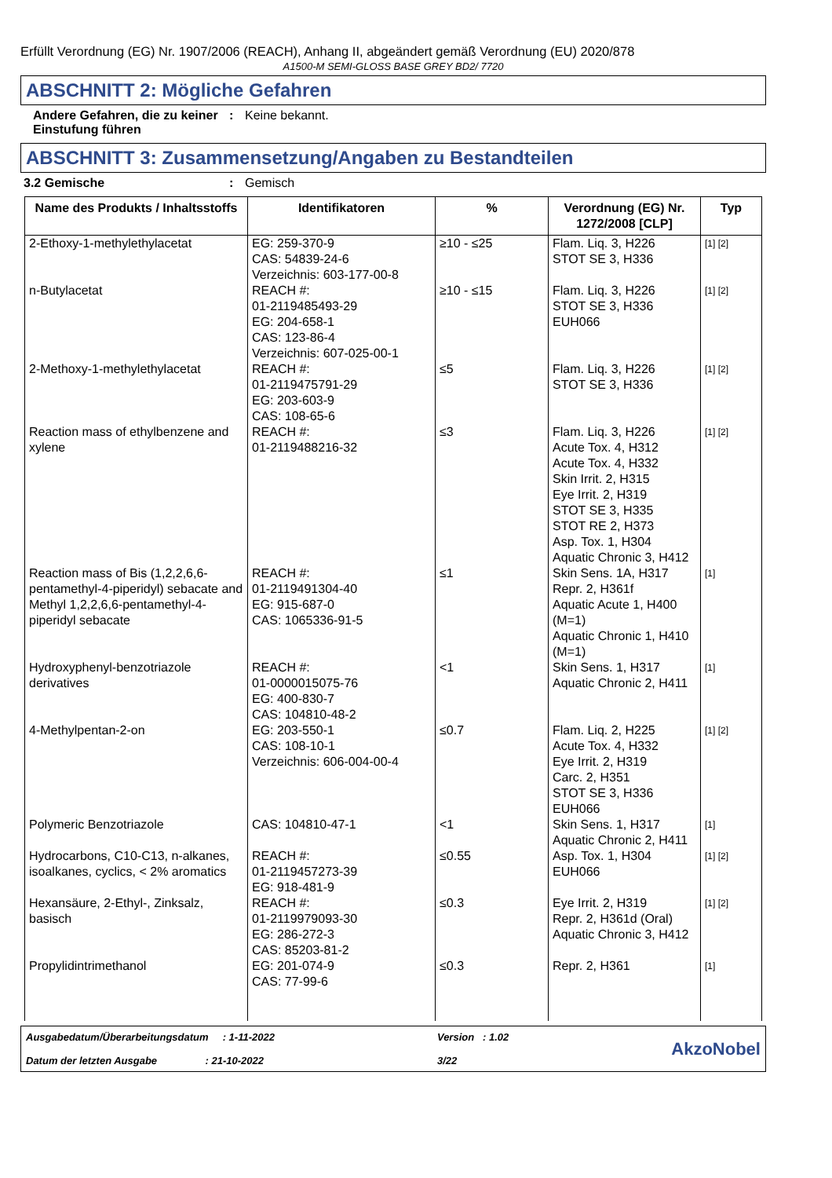Erfüllt Verordnung (EG) Nr. 1907/2006 (REACH), Anhang II, abgeändert gemäß Verordnung (EU) 2020/878
A1500-M SEMI-GLOSS BASE GREY BD2/ 7720
ABSCHNITT 2: Mögliche Gefahren
Andere Gefahren, die zu keiner Einstufung führen
: Keine bekannt.
ABSCHNITT 3: Zusammensetzung/Angaben zu Bestandteilen
3.2 Gemische : Gemisch
| Name des Produkts / Inhaltsstoffs | Identifikatoren | % | Verordnung (EG) Nr. 1272/2008 [CLP] | Typ |
| --- | --- | --- | --- | --- |
| 2-Ethoxy-1-methylethylacetat | EG: 259-370-9 CAS: 54839-24-6 Verzeichnis: 603-177-00-8 | ≥10 - ≤25 | Flam. Liq. 3, H226 STOT SE 3, H336 | [1] [2] |
| n-Butylacetat | REACH #: 01-2119485493-29 EG: 204-658-1 CAS: 123-86-4 Verzeichnis: 607-025-00-1 | ≥10 - ≤15 | Flam. Liq. 3, H226 STOT SE 3, H336 EUH066 | [1] [2] |
| 2-Methoxy-1-methylethylacetat | REACH #: 01-2119475791-29 EG: 203-603-9 CAS: 108-65-6 | ≤5 | Flam. Liq. 3, H226 STOT SE 3, H336 | [1] [2] |
| Reaction mass of ethylbenzene and xylene | REACH #: 01-2119488216-32 | ≤3 | Flam. Liq. 3, H226 Acute Tox. 4, H312 Acute Tox. 4, H332 Skin Irrit. 2, H315 Eye Irrit. 2, H319 STOT SE 3, H335 STOT RE 2, H373 Asp. Tox. 1, H304 Aquatic Chronic 3, H412 | [1] [2] |
| Reaction mass of Bis (1,2,2,6,6-pentamethyl-4-piperidyl) sebacate and Methyl 1,2,2,6,6-pentamethyl-4-piperidyl sebacate | REACH #: 01-2119491304-40 EG: 915-687-0 CAS: 1065336-91-5 | ≤1 | Skin Sens. 1A, H317 Repr. 2, H361f Aquatic Acute 1, H400 (M=1) Aquatic Chronic 1, H410 (M=1) | [1] |
| Hydroxyphenyl-benzotriazole derivatives | REACH #: 01-0000015075-76 EG: 400-830-7 CAS: 104810-48-2 | <1 | Skin Sens. 1, H317 Aquatic Chronic 2, H411 | [1] |
| 4-Methylpentan-2-on | EG: 203-550-1 CAS: 108-10-1 Verzeichnis: 606-004-00-4 | ≤0.7 | Flam. Liq. 2, H225 Acute Tox. 4, H332 Eye Irrit. 2, H319 Carc. 2, H351 STOT SE 3, H336 EUH066 | [1] [2] |
| Polymeric Benzotriazole | CAS: 104810-47-1 | <1 | Skin Sens. 1, H317 Aquatic Chronic 2, H411 | [1] |
| Hydrocarbons, C10-C13, n-alkanes, isoalkanes, cyclics, < 2% aromatics | REACH #: 01-2119457273-39 EG: 918-481-9 | ≤0.55 | Asp. Tox. 1, H304 EUH066 | [1] [2] |
| Hexansäure, 2-Ethyl-, Zinksalz, basisch | REACH #: 01-2119979093-30 EG: 286-272-3 CAS: 85203-81-2 | ≤0.3 | Eye Irrit. 2, H319 Repr. 2, H361d (Oral) Aquatic Chronic 3, H412 | [1] [2] |
| Propylidintrimethanol | EG: 201-074-9 CAS: 77-99-6 | ≤0.3 | Repr. 2, H361 | [1] |
Ausgabedatum/Überarbeitungsdatum : 1-11-2022
Datum der letzten Ausgabe : 21-10-2022
Version : 1.02
3/22
AkzoNobel